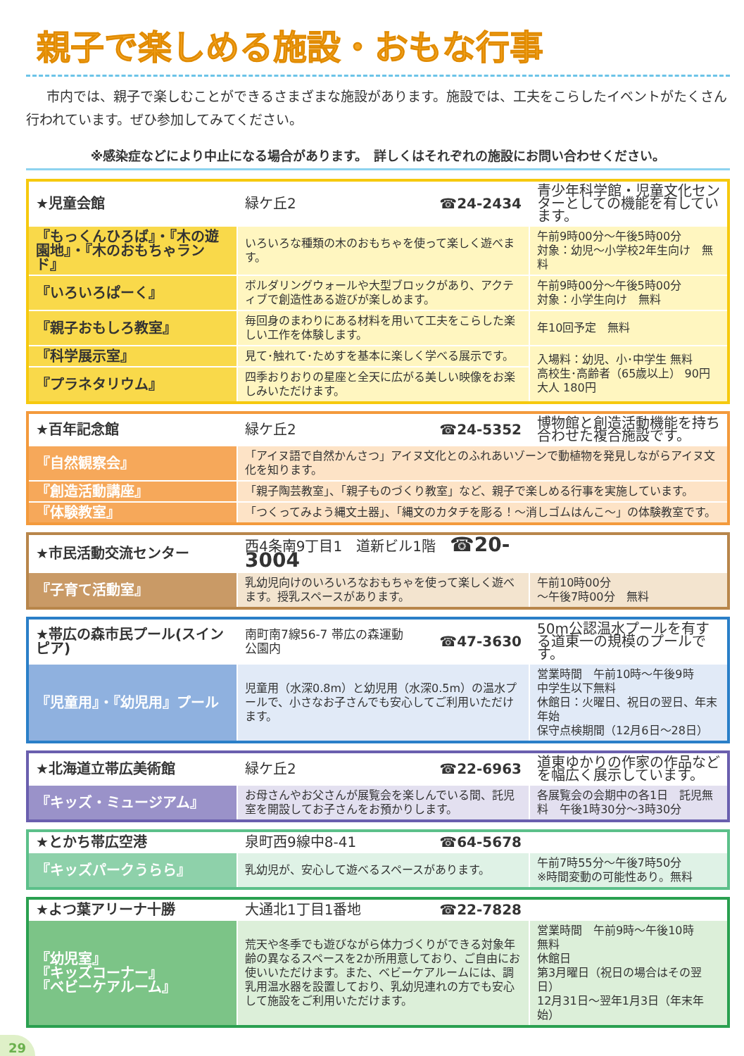親子で楽しめる施設・おもな行事
市内では、親子で楽しむことができるさまざまな施設があります。施設では、工夫をこらしたイベントがたくさん行われています。ぜひ参加してみてください。
※感染症などにより中止になる場合があります。　詳しくはそれぞれの施設にお問い合わせください。
| ★児童会館 | 緑ケ丘2 | ☎24-2434 | 青少年科学館・児童文化センターとしての機能を有しています。 |
| 『もっくんひろば』・『木の遊園地』・『木のおもちゃランド』 | いろいろな種類の木のおもちゃを使って楽しく遊べます。 | | 午前9時00分～午後5時00分 対象：幼児～小学校2年生向け 無料 |
| 『いろいろぱーく』 | ボルダリングウォールや大型ブロックがあり、アクティブで創造性ある遊びが楽しめます。 | | 午前9時00分～午後5時00分 対象：小学生向け 無料 |
| 『親子おもしろ教室』 | 毎回身のまわりにある材料を用いて工夫をこらした楽しい工作を体験します。 | | 年10回予定 無料 |
| 『科学展示室』 | 見て･触れて･ためすを基本に楽しく学べる展示です。 | | 入場料：幼児、小･中学生 無料 高校生･高齢者（65歳以上） 90円 大人 180円 |
| 『プラネタリウム』 | 四季おりおりの星座と全天に広がる美しい映像をお楽しみいただけます。 | | |
| ★百年記念館 | 緑ケ丘2 | ☎24-5352 | 博物館と創造活動機能を持ち合わせた複合施設です。 |
| 『自然観察会』 | 「アイヌ語で自然かんさつ」アイヌ文化とのふれあいゾーンで動植物を発見しながらアイヌ文化を知ります。 | | |
| 『創造活動講座』 | 「親子陶芸教室」、「親子ものづくり教室」など、親子で楽しめる行事を実施しています。 | | |
| 『体験教室』 | 「つくってみよう縄文土器」、「縄文のカタチを彫る！～消しゴムはんこ～」の体験教室です。 | | |
| ★市民活動交流センター | 西4条南9丁目1 道新ビル1階 ☎20-3004 | |
| 『子育て活動室』 | 乳幼児向けのいろいろなおもちゃを使って楽しく遊べます。授乳スペースがあります。 | 午前10時00分 ～午後7時00分 無料 |
| ★帯広の森市民プール(スインピア) | 南町南7線56-7 帯広の森運動公園内 | ☎47-3630 | 50m公認温水プールを有する道東一の規模のプールです。 |
| 『児童用』・『幼児用』プール | 児童用（水深0.8m）と幼児用（水深0.5m）の温水プールで、小さなお子さんでも安心してご利用いただけます。 | | 営業時間 午前10時～午後9時 中学生以下無料 休館日：火曜日、祝日の翌日、年末年始 保守点検期間（12月6日～28日） |
| ★北海道立帯広美術館 | 緑ケ丘2 | ☎22-6963 | 道東ゆかりの作家の作品などを幅広く展示しています。 |
| 『キッズ・ミュージアム』 | お母さんやお父さんが展覧会を楽しんでいる間、託児室を開設してお子さんをお預かりします。 | | 各展覧会の会期中の各1日 託児無料 午後1時30分～3時30分 |
| ★とかち帯広空港 | 泉町西9線中8-41 | ☎64-5678 | |
| 『キッズパークうらら』 | 乳幼児が、安心して遊べるスペースがあります。 | | 午前7時55分～午後7時50分 ※時間変動の可能性あり。無料 |
| ★よつ葉アリーナ十勝 | 大通北1丁目1番地 | ☎22-7828 | |
| 『幼児室』 『キッズコーナー』 『ベビーケアルーム』 | 荒天や冬季でも遊びながら体力づくりができる対象年齢の異なるスペースを2か所用意しており、ご自由にお使いいただけます。また、ベビーケアルームには、調乳用温水器を設置しており、乳幼児連れの方でも安心して施設をご利用いただけます。 | | 営業時間 午前9時～午後10時 無料 休館日 第3月曜日（祝日の場合はその翌日） 12月31日～翌年1月3日（年末年始） |
29